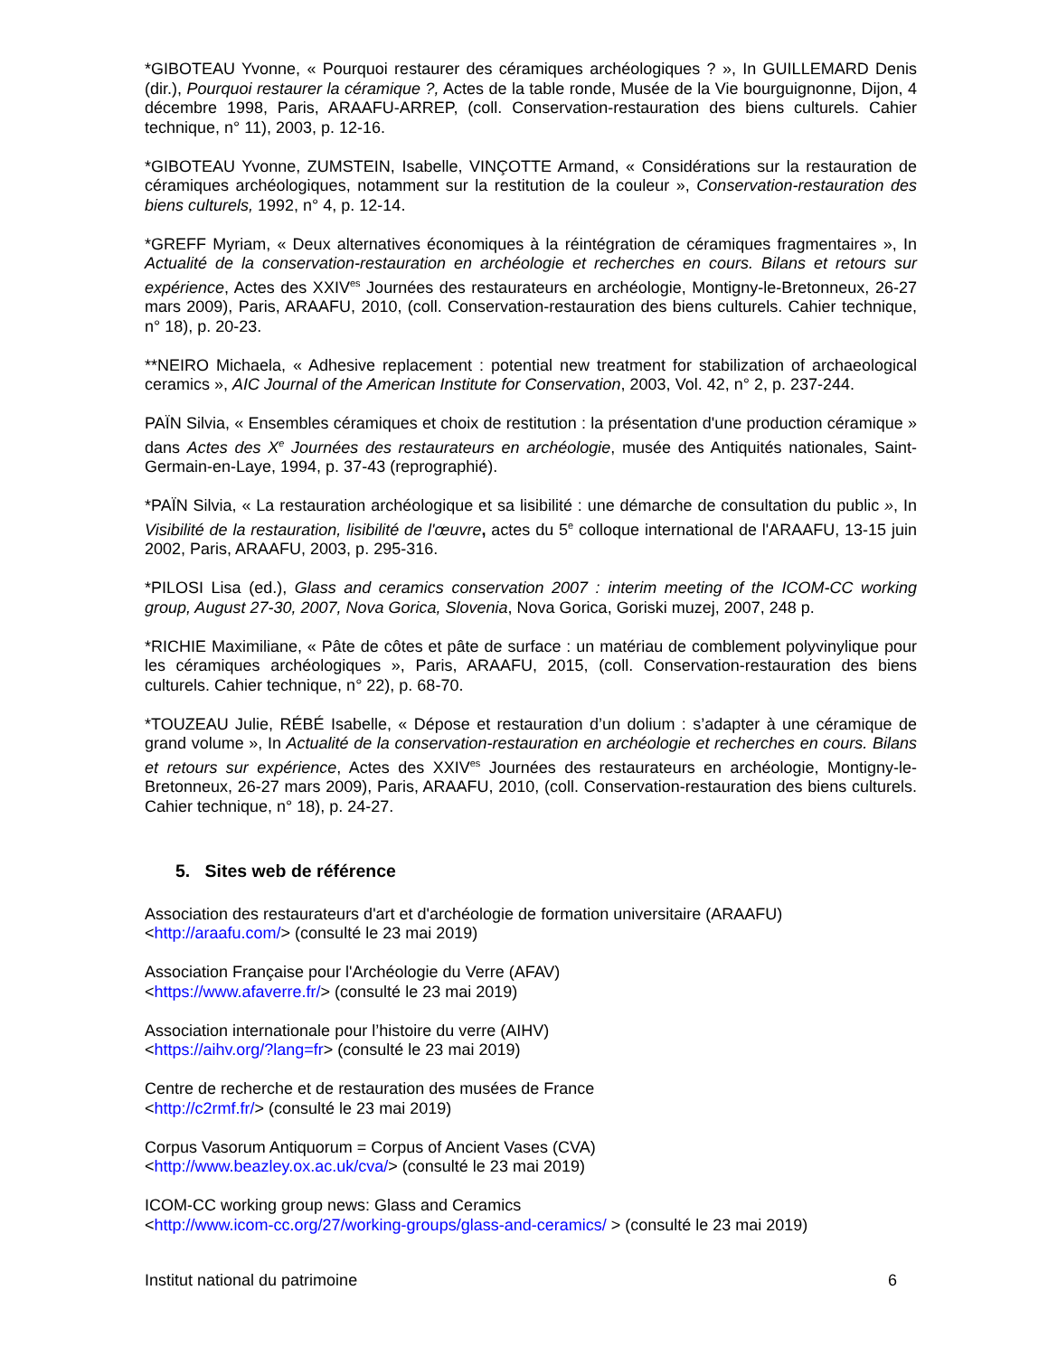*GIBOTEAU Yvonne, « Pourquoi restaurer des céramiques archéologiques ? », In GUILLEMARD Denis (dir.), Pourquoi restaurer la céramique ?, Actes de la table ronde, Musée de la Vie bourguignonne, Dijon, 4 décembre 1998, Paris, ARAAFU-ARREP, (coll. Conservation-restauration des biens culturels. Cahier technique, n° 11), 2003, p. 12-16.
*GIBOTEAU Yvonne, ZUMSTEIN, Isabelle, VINÇOTTE Armand, « Considérations sur la restauration de céramiques archéologiques, notamment sur la restitution de la couleur », Conservation-restauration des biens culturels, 1992, n° 4, p. 12-14.
*GREFF Myriam, « Deux alternatives économiques à la réintégration de céramiques fragmentaires », In Actualité de la conservation-restauration en archéologie et recherches en cours. Bilans et retours sur expérience, Actes des XXIV<sup>es</sup> Journées des restaurateurs en archéologie, Montigny-le-Bretonneux, 26-27 mars 2009), Paris, ARAAFU, 2010, (coll. Conservation-restauration des biens culturels. Cahier technique, n° 18), p. 20-23.
**NEIRO Michaela, « Adhesive replacement : potential new treatment for stabilization of archaeological ceramics », AIC Journal of the American Institute for Conservation, 2003, Vol. 42, n° 2, p. 237-244.
PAÏN Silvia, « Ensembles céramiques et choix de restitution : la présentation d'une production céramique » dans Actes des X<sup>e</sup> Journées des restaurateurs en archéologie, musée des Antiquités nationales, Saint-Germain-en-Laye, 1994, p. 37-43 (reprographié).
*PAÏN Silvia, « La restauration archéologique et sa lisibilité : une démarche de consultation du public », In Visibilité de la restauration, lisibilité de l'œuvre, actes du 5<sup>e</sup> colloque international de l'ARAAFU, 13-15 juin 2002, Paris, ARAAFU, 2003, p. 295-316.
*PILOSI Lisa (ed.), Glass and ceramics conservation 2007 : interim meeting of the ICOM-CC working group, August 27-30, 2007, Nova Gorica, Slovenia, Nova Gorica, Goriski muzej, 2007, 248 p.
*RICHIE Maximiliane, « Pâte de côtes et pâte de surface : un matériau de comblement polyvinylique pour les céramiques archéologiques », Paris, ARAAFU, 2015, (coll. Conservation-restauration des biens culturels. Cahier technique, n° 22), p. 68-70.
*TOUZEAU Julie, RÉBÉ Isabelle, « Dépose et restauration d’un dolium : s’adapter à une céramique de grand volume », In Actualité de la conservation-restauration en archéologie et recherches en cours. Bilans et retours sur expérience, Actes des XXIV<sup>es</sup> Journées des restaurateurs en archéologie, Montigny-le-Bretonneux, 26-27 mars 2009), Paris, ARAAFU, 2010, (coll. Conservation-restauration des biens culturels. Cahier technique, n° 18), p. 24-27.
5. Sites web de référence
Association des restaurateurs d'art et d'archéologie de formation universitaire (ARAAFU)
<http://araafu.com/> (consulté le 23 mai 2019)
Association Française pour l'Archéologie du Verre (AFAV)
<https://www.afaverre.fr/> (consulté le 23 mai 2019)
Association internationale pour l’histoire du verre (AIHV)
<https://aihv.org/?lang=fr> (consulté le 23 mai 2019)
Centre de recherche et de restauration des musées de France
<http://c2rmf.fr/> (consulté le 23 mai 2019)
Corpus Vasorum Antiquorum = Corpus of Ancient Vases (CVA)
<http://www.beazley.ox.ac.uk/cva/> (consulté le 23 mai 2019)
ICOM-CC working group news: Glass and Ceramics
<http://www.icom-cc.org/27/working-groups/glass-and-ceramics/ > (consulté le 23 mai 2019)
Institut national du patrimoine 6